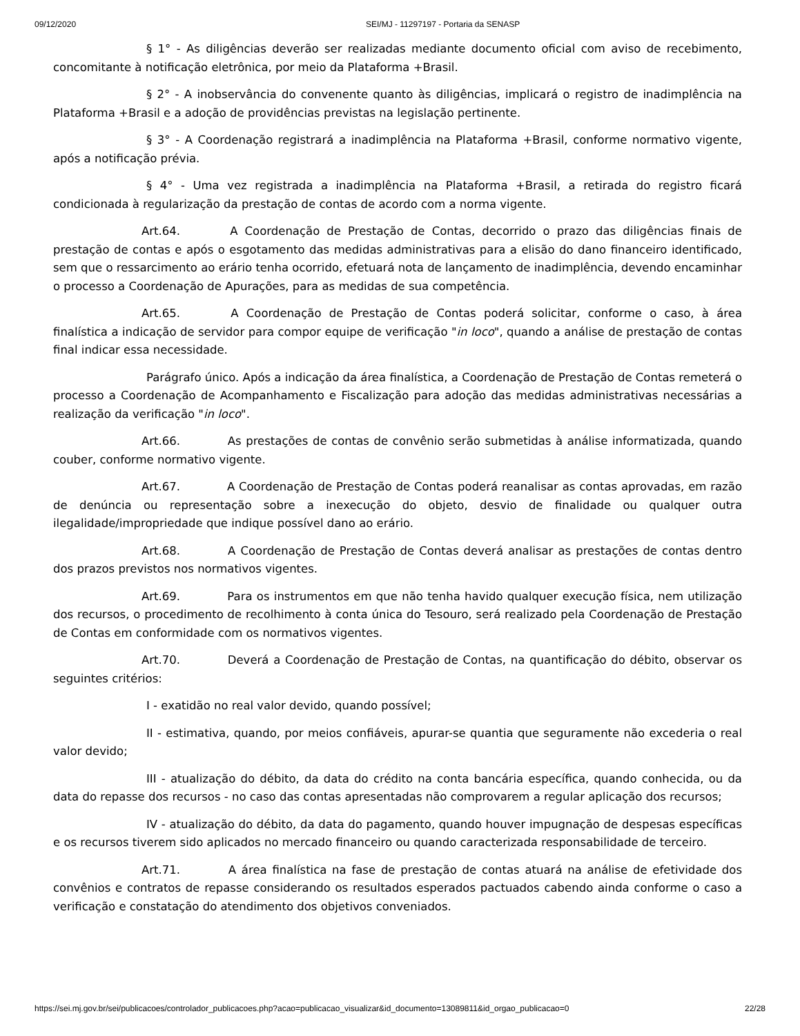09/12/2020 SEI/MJ - 11297197 - Portaria da SENASP
§ 1° - As diligências deverão ser realizadas mediante documento oficial com aviso de recebimento, concomitante à notificação eletrônica, por meio da Plataforma +Brasil.
§ 2° - A inobservância do convenente quanto às diligências, implicará o registro de inadimplência na Plataforma +Brasil e a adoção de providências previstas na legislação pertinente.
§ 3° - A Coordenação registrará a inadimplência na Plataforma +Brasil, conforme normativo vigente, após a notificação prévia.
§ 4° - Uma vez registrada a inadimplência na Plataforma +Brasil, a retirada do registro ficará condicionada à regularização da prestação de contas de acordo com a norma vigente.
Art.64. A Coordenação de Prestação de Contas, decorrido o prazo das diligências finais de prestação de contas e após o esgotamento das medidas administrativas para a elisão do dano financeiro identificado, sem que o ressarcimento ao erário tenha ocorrido, efetuará nota de lançamento de inadimplência, devendo encaminhar o processo a Coordenação de Apurações, para as medidas de sua competência.
Art.65. A Coordenação de Prestação de Contas poderá solicitar, conforme o caso, à área finalística a indicação de servidor para compor equipe de verificação "in loco", quando a análise de prestação de contas final indicar essa necessidade.
Parágrafo único. Após a indicação da área finalística, a Coordenação de Prestação de Contas remeterá o processo a Coordenação de Acompanhamento e Fiscalização para adoção das medidas administrativas necessárias a realização da verificação "in loco".
Art.66. As prestações de contas de convênio serão submetidas à análise informatizada, quando couber, conforme normativo vigente.
Art.67. A Coordenação de Prestação de Contas poderá reanalisar as contas aprovadas, em razão de denúncia ou representação sobre a inexecução do objeto, desvio de finalidade ou qualquer outra ilegalidade/impropriedade que indique possível dano ao erário.
Art.68. A Coordenação de Prestação de Contas deverá analisar as prestações de contas dentro dos prazos previstos nos normativos vigentes.
Art.69. Para os instrumentos em que não tenha havido qualquer execução física, nem utilização dos recursos, o procedimento de recolhimento à conta única do Tesouro, será realizado pela Coordenação de Prestação de Contas em conformidade com os normativos vigentes.
Art.70. Deverá a Coordenação de Prestação de Contas, na quantificação do débito, observar os seguintes critérios:
I - exatidão no real valor devido, quando possível;
II - estimativa, quando, por meios confiáveis, apurar-se quantia que seguramente não excederia o real valor devido;
III - atualização do débito, da data do crédito na conta bancária específica, quando conhecida, ou da data do repasse dos recursos - no caso das contas apresentadas não comprovarem a regular aplicação dos recursos;
IV - atualização do débito, da data do pagamento, quando houver impugnação de despesas específicas e os recursos tiverem sido aplicados no mercado financeiro ou quando caracterizada responsabilidade de terceiro.
Art.71. A área finalística na fase de prestação de contas atuará na análise de efetividade dos convênios e contratos de repasse considerando os resultados esperados pactuados cabendo ainda conforme o caso a verificação e constatação do atendimento dos objetivos conveniados.
https://sei.mj.gov.br/sei/publicacoes/controlador_publicacoes.php?acao=publicacao_visualizar&id_documento=13089811&id_orgao_publicacao=0 22/28